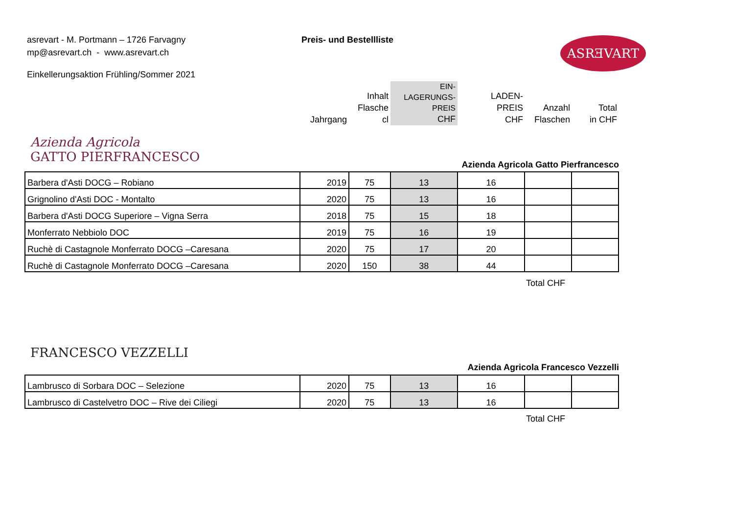asrevart - M. Portmann – 1726 Farvagny
mp@asrevart.ch - www.asrevart.ch
Preis- und Bestellliste ASRƎVART
Einkellerungsaktion Frühling/Sommer 2021
Jahrgang
Inhalt
Flasche
cl
EIN-
LAGERUNGS-
PREIS
CHF
LADEN-
PREIS
CHF
Anzahl
Flaschen
Total
in CHF
Azienda Agricola
GATTO PIERFRANCESCO
Azienda Agricola Gatto Pierfrancesco
| Barbera d'Asti DOCG – Robiano | 2019 | 75 | 13 | 16 | | |
| Grignolino d'Asti DOC - Montalto | 2020 | 75 | 13 | 16 | | |
| Barbera d'Asti DOCG Superiore – Vigna Serra | 2018 | 75 | 15 | 18 | | |
| Monferrato Nebbiolo DOC | 2019 | 75 | 16 | 19 | | |
| Ruchè di Castagnole Monferrato DOCG –Caresana | 2020 | 75 | 17 | 20 | | |
| Ruchè di Castagnole Monferrato DOCG –Caresana | 2020 | 150 | 38 | 44 | | |
Total CHF
FRANCESCO VEZZELLI
Azienda Agricola Francesco Vezzelli
| Lambrusco di Sorbara DOC – Selezione | 2020 | 75 | 13 | 16 | | |
| Lambrusco di Castelvetro DOC – Rive dei Ciliegi | 2020 | 75 | 13 | 16 | | |
Total CHF